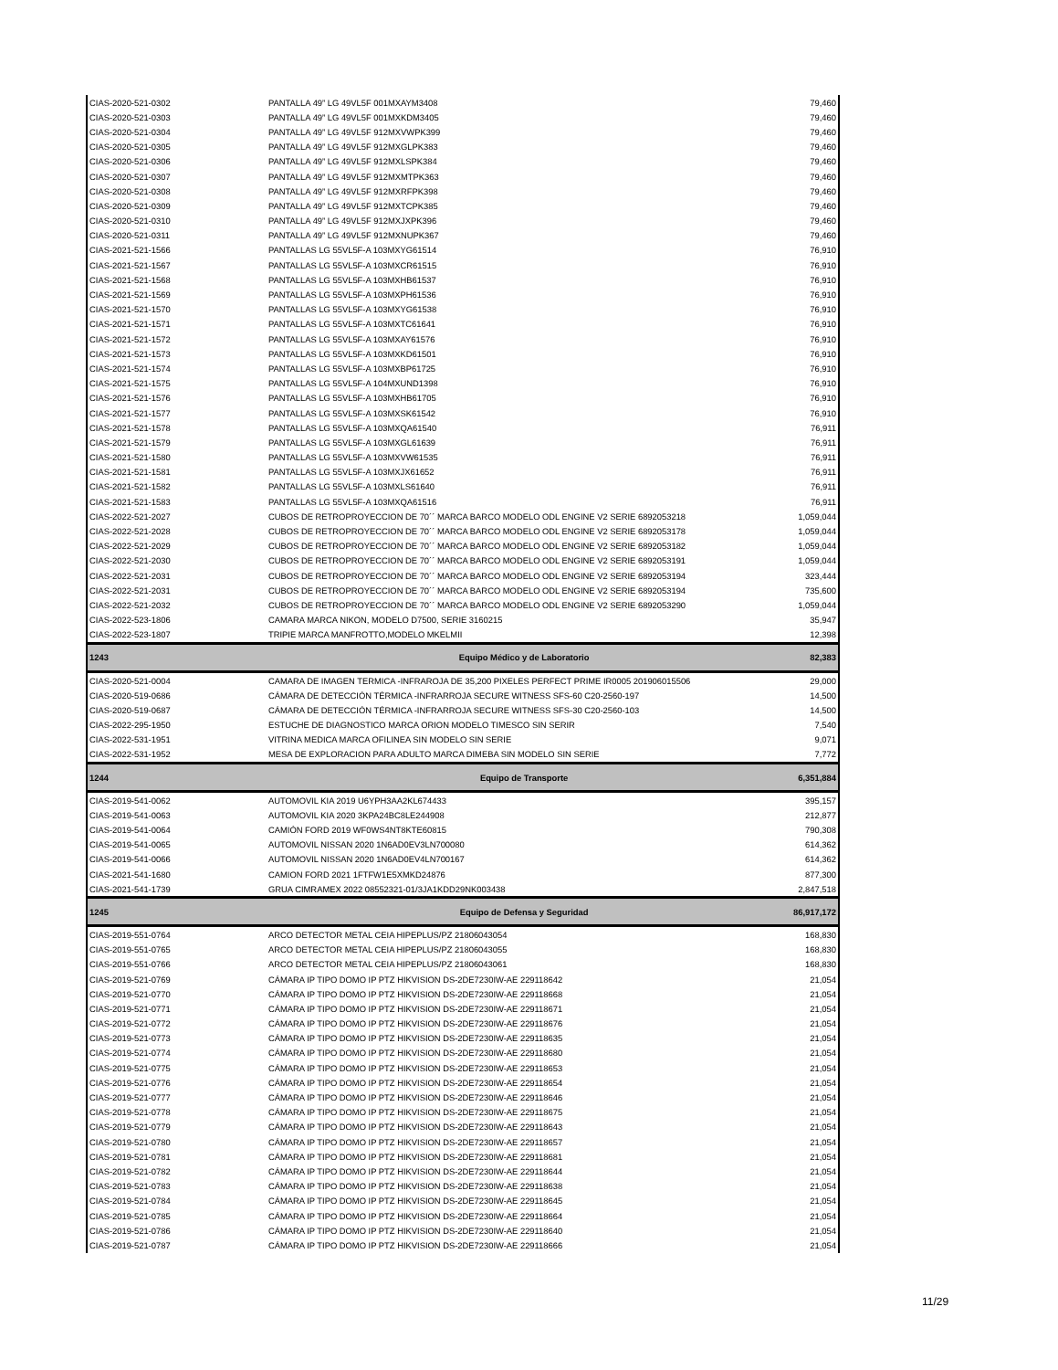| CIAS-2020-521-0302 | PANTALLA 49” LG 49VL5F 001MXAYM3408 | 79,460 |
| CIAS-2020-521-0303 | PANTALLA 49” LG 49VL5F 001MXKDM3405 | 79,460 |
| CIAS-2020-521-0304 | PANTALLA 49” LG 49VL5F 912MXVWPK399 | 79,460 |
| CIAS-2020-521-0305 | PANTALLA 49” LG 49VL5F 912MXGLPK383 | 79,460 |
| CIAS-2020-521-0306 | PANTALLA 49” LG 49VL5F 912MXLSPK384 | 79,460 |
| CIAS-2020-521-0307 | PANTALLA 49” LG 49VL5F 912MXMTPK363 | 79,460 |
| CIAS-2020-521-0308 | PANTALLA 49” LG 49VL5F 912MXRFPK398 | 79,460 |
| CIAS-2020-521-0309 | PANTALLA 49” LG 49VL5F 912MXTCPK385 | 79,460 |
| CIAS-2020-521-0310 | PANTALLA 49” LG 49VL5F 912MXJXPK396 | 79,460 |
| CIAS-2020-521-0311 | PANTALLA 49” LG 49VL5F 912MXNUPK367 | 79,460 |
| CIAS-2021-521-1566 | PANTALLAS LG 55VL5F-A 103MXYG61514 | 76,910 |
| CIAS-2021-521-1567 | PANTALLAS LG 55VL5F-A 103MXCR61515 | 76,910 |
| CIAS-2021-521-1568 | PANTALLAS LG 55VL5F-A 103MXHB61537 | 76,910 |
| CIAS-2021-521-1569 | PANTALLAS LG 55VL5F-A 103MXPH61536 | 76,910 |
| CIAS-2021-521-1570 | PANTALLAS LG 55VL5F-A 103MXYG61538 | 76,910 |
| CIAS-2021-521-1571 | PANTALLAS LG 55VL5F-A 103MXTC61641 | 76,910 |
| CIAS-2021-521-1572 | PANTALLAS LG 55VL5F-A 103MXAY61576 | 76,910 |
| CIAS-2021-521-1573 | PANTALLAS LG 55VL5F-A 103MXKD61501 | 76,910 |
| CIAS-2021-521-1574 | PANTALLAS LG 55VL5F-A 103MXBP61725 | 76,910 |
| CIAS-2021-521-1575 | PANTALLAS LG 55VL5F-A 104MXUND1398 | 76,910 |
| CIAS-2021-521-1576 | PANTALLAS LG 55VL5F-A 103MXHB61705 | 76,910 |
| CIAS-2021-521-1577 | PANTALLAS LG 55VL5F-A 103MXSK61542 | 76,910 |
| CIAS-2021-521-1578 | PANTALLAS LG 55VL5F-A 103MXQA61540 | 76,911 |
| CIAS-2021-521-1579 | PANTALLAS LG 55VL5F-A 103MXGL61639 | 76,911 |
| CIAS-2021-521-1580 | PANTALLAS LG 55VL5F-A 103MXVW61535 | 76,911 |
| CIAS-2021-521-1581 | PANTALLAS LG 55VL5F-A 103MXJX61652 | 76,911 |
| CIAS-2021-521-1582 | PANTALLAS LG 55VL5F-A 103MXLS61640 | 76,911 |
| CIAS-2021-521-1583 | PANTALLAS LG 55VL5F-A 103MXQA61516 | 76,911 |
| CIAS-2022-521-2027 | CUBOS DE RETROPROYECCION DE 70´´ MARCA BARCO MODELO ODL ENGINE V2 SERIE 6892053218 | 1,059,044 |
| CIAS-2022-521-2028 | CUBOS DE RETROPROYECCION DE 70´´ MARCA BARCO MODELO ODL ENGINE V2 SERIE 6892053178 | 1,059,044 |
| CIAS-2022-521-2029 | CUBOS DE RETROPROYECCION DE 70´´ MARCA BARCO MODELO ODL ENGINE V2 SERIE 6892053182 | 1,059,044 |
| CIAS-2022-521-2030 | CUBOS DE RETROPROYECCION DE 70´´ MARCA BARCO MODELO ODL ENGINE V2 SERIE 6892053191 | 1,059,044 |
| CIAS-2022-521-2031 | CUBOS DE RETROPROYECCION DE 70´´ MARCA BARCO MODELO ODL ENGINE V2 SERIE 6892053194 | 323,444 |
| CIAS-2022-521-2031 | CUBOS DE RETROPROYECCION DE 70´´ MARCA BARCO MODELO ODL ENGINE V2 SERIE 6892053194 | 735,600 |
| CIAS-2022-521-2032 | CUBOS DE RETROPROYECCION DE 70´´ MARCA BARCO MODELO ODL ENGINE V2 SERIE 6892053290 | 1,059,044 |
| CIAS-2022-523-1806 | CAMARA MARCA NIKON, MODELO D7500, SERIE 3160215 | 35,947 |
| CIAS-2022-523-1807 | TRIPIE MARCA MANFROTTO,MODELO MKELMII | 12,398 |
| 1243 | Equipo Médico y de Laboratorio | 82,383 |
| CIAS-2020-521-0004 | CAMARA DE IMAGEN TERMICA -INFRAROJA DE 35,200 PIXELES PERFECT PRIME IR0005 201906015506 | 29,000 |
| CIAS-2020-519-0686 | CÁMARA DE DETECCIÓN TÉRMICA -INFRARROJA SECURE WITNESS SFS-60 C20-2560-197 | 14,500 |
| CIAS-2020-519-0687 | CÁMARA DE DETECCIÓN TÉRMICA -INFRARROJA SECURE WITNESS SFS-30 C20-2560-103 | 14,500 |
| CIAS-2022-295-1950 | ESTUCHE DE DIAGNOSTICO MARCA ORION MODELO TIMESCO SIN SERIR | 7,540 |
| CIAS-2022-531-1951 | VITRINA MEDICA MARCA OFILINEA SIN MODELO SIN SERIE | 9,071 |
| CIAS-2022-531-1952 | MESA DE EXPLORACION PARA ADULTO MARCA DIMEBA SIN MODELO SIN SERIE | 7,772 |
| 1244 | Equipo de Transporte | 6,351,884 |
| CIAS-2019-541-0062 | AUTOMOVIL KIA 2019 U6YPH3AA2KL674433 | 395,157 |
| CIAS-2019-541-0063 | AUTOMOVIL KIA 2020 3KPA24BC8LE244908 | 212,877 |
| CIAS-2019-541-0064 | CAMIÓN FORD 2019 WF0WS4NT8KTE60815 | 790,308 |
| CIAS-2019-541-0065 | AUTOMOVIL NISSAN 2020 1N6AD0EV3LN700080 | 614,362 |
| CIAS-2019-541-0066 | AUTOMOVIL NISSAN 2020 1N6AD0EV4LN700167 | 614,362 |
| CIAS-2021-541-1680 | CAMION FORD 2021 1FTFW1E5XMKD24876 | 877,300 |
| CIAS-2021-541-1739 | GRUA CIMRAMEX 2022 08552321-01/3JA1KDD29NK003438 | 2,847,518 |
| 1245 | Equipo de Defensa y Seguridad | 86,917,172 |
| CIAS-2019-551-0764 | ARCO DETECTOR METAL CEIA HIPEPLUS/PZ 21806043054 | 168,830 |
| CIAS-2019-551-0765 | ARCO DETECTOR METAL CEIA HIPEPLUS/PZ 21806043055 | 168,830 |
| CIAS-2019-551-0766 | ARCO DETECTOR METAL CEIA HIPEPLUS/PZ 21806043061 | 168,830 |
| CIAS-2019-521-0769 | CÁMARA IP TIPO DOMO IP PTZ HIKVISION DS-2DE7230IW-AE 229118642 | 21,054 |
| CIAS-2019-521-0770 | CÁMARA IP TIPO DOMO IP PTZ HIKVISION DS-2DE7230IW-AE 229118668 | 21,054 |
| CIAS-2019-521-0771 | CÁMARA IP TIPO DOMO IP PTZ HIKVISION DS-2DE7230IW-AE 229118671 | 21,054 |
| CIAS-2019-521-0772 | CÁMARA IP TIPO DOMO IP PTZ HIKVISION DS-2DE7230IW-AE 229118676 | 21,054 |
| CIAS-2019-521-0773 | CÁMARA IP TIPO DOMO IP PTZ HIKVISION DS-2DE7230IW-AE 229118635 | 21,054 |
| CIAS-2019-521-0774 | CÁMARA IP TIPO DOMO IP PTZ HIKVISION DS-2DE7230IW-AE 229118680 | 21,054 |
| CIAS-2019-521-0775 | CÁMARA IP TIPO DOMO IP PTZ HIKVISION DS-2DE7230IW-AE 229118653 | 21,054 |
| CIAS-2019-521-0776 | CÁMARA IP TIPO DOMO IP PTZ HIKVISION DS-2DE7230IW-AE 229118654 | 21,054 |
| CIAS-2019-521-0777 | CÁMARA IP TIPO DOMO IP PTZ HIKVISION DS-2DE7230IW-AE 229118646 | 21,054 |
| CIAS-2019-521-0778 | CÁMARA IP TIPO DOMO IP PTZ HIKVISION DS-2DE7230IW-AE 229118675 | 21,054 |
| CIAS-2019-521-0779 | CÁMARA IP TIPO DOMO IP PTZ HIKVISION DS-2DE7230IW-AE 229118643 | 21,054 |
| CIAS-2019-521-0780 | CÁMARA IP TIPO DOMO IP PTZ HIKVISION DS-2DE7230IW-AE 229118657 | 21,054 |
| CIAS-2019-521-0781 | CÁMARA IP TIPO DOMO IP PTZ HIKVISION DS-2DE7230IW-AE 229118681 | 21,054 |
| CIAS-2019-521-0782 | CÁMARA IP TIPO DOMO IP PTZ HIKVISION DS-2DE7230IW-AE 229118644 | 21,054 |
| CIAS-2019-521-0783 | CÁMARA IP TIPO DOMO IP PTZ HIKVISION DS-2DE7230IW-AE 229118638 | 21,054 |
| CIAS-2019-521-0784 | CÁMARA IP TIPO DOMO IP PTZ HIKVISION DS-2DE7230IW-AE 229118645 | 21,054 |
| CIAS-2019-521-0785 | CÁMARA IP TIPO DOMO IP PTZ HIKVISION DS-2DE7230IW-AE 229118664 | 21,054 |
| CIAS-2019-521-0786 | CÁMARA IP TIPO DOMO IP PTZ HIKVISION DS-2DE7230IW-AE 229118640 | 21,054 |
| CIAS-2019-521-0787 | CÁMARA IP TIPO DOMO IP PTZ HIKVISION DS-2DE7230IW-AE 229118666 | 21,054 |
11/29